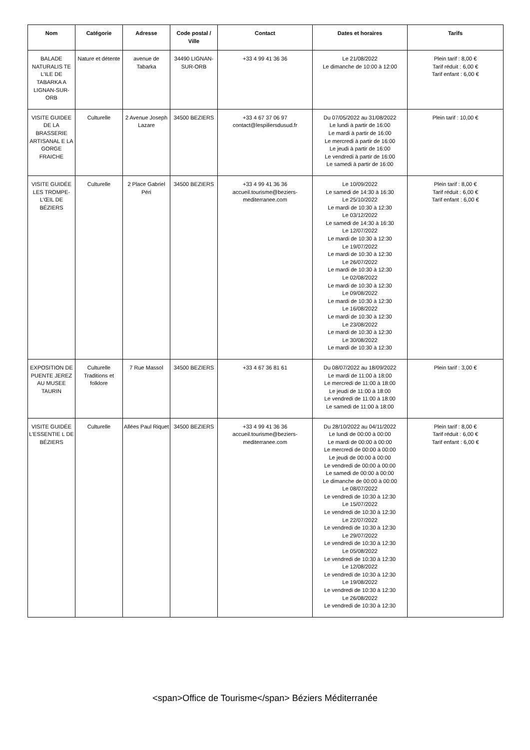| Nom | Catégorie | Adresse | Code postal / Ville | Contact | Dates et horaires | Tarifs |
| --- | --- | --- | --- | --- | --- | --- |
| BALADE NATURALIS TE L'ILE DE TABARKA A LIGNAN-SUR-ORB | Nature et détente | avenue de Tabarka | 34490 LIGNAN-SUR-ORB | +33 4 99 41 36 36 | Le 21/08/2022 Le dimanche de 10:00 à 12:00 | Plein tarif : 8,00 € Tarif réduit : 6,00 € Tarif enfant : 6,00 € |
| VISITE GUIDEE DE LA BRASSERIE ARTISANAL E LA GORGE FRAICHE | Culturelle | 2 Avenue Joseph Lazare | 34500 BEZIERS | +33 4 67 37 06 97 contact@lespiliersdusud.fr | Du 07/05/2022 au 31/08/2022 Le lundi à partir de 16:00 Le mardi à partir de 16:00 Le mercredi à partir de 16:00 Le jeudi à partir de 16:00 Le vendredi à partir de 16:00 Le samedi à partir de 16:00 | Plein tarif : 10,00 € |
| VISITE GUIDÉE LES TROMPE-L’ŒIL DE BÉZIERS | Culturelle | 2 Place Gabriel Péri | 34500 BEZIERS | +33 4 99 41 36 36 accueil.tourisme@beziers-mediterranee.com | Le 10/09/2022 Le samedi de 14:30 à 16:30 Le 25/10/2022 Le mardi de 10:30 à 12:30 Le 03/12/2022 Le samedi de 14:30 à 16:30 Le 12/07/2022 Le mardi de 10:30 à 12:30 Le 19/07/2022 Le mardi de 10:30 à 12:30 Le 26/07/2022 Le mardi de 10:30 à 12:30 Le 02/08/2022 Le mardi de 10:30 à 12:30 Le 09/08/2022 Le mardi de 10:30 à 12:30 Le 16/08/2022 Le mardi de 10:30 à 12:30 Le 23/08/2022 Le mardi de 10:30 à 12:30 Le 30/08/2022 Le mardi de 10:30 à 12:30 | Plein tarif : 8,00 € Tarif réduit : 6,00 € Tarif enfant : 6,00 € |
| EXPOSITION DE PUENTE JEREZ AU MUSEE TAURIN | Culturelle Traditions et folklore | 7 Rue Massol | 34500 BEZIERS | +33 4 67 36 81 61 | Du 08/07/2022 au 18/09/2022 Le mardi de 11:00 à 18:00 Le mercredi de 11:00 à 18:00 Le jeudi de 11:00 à 18:00 Le vendredi de 11:00 à 18:00 Le samedi de 11:00 à 18:00 | Plein tarif : 3,00 € |
| VISITE GUIDÉE L'ESSENTIE L DE BÉZIERS | Culturelle | Allées Paul Riquet | 34500 BEZIERS | +33 4 99 41 36 36 accueil.tourisme@beziers-mediterranee.com | Du 28/10/2022 au 04/11/2022 Le lundi de 00:00 à 00:00 Le mardi de 00:00 à 00:00 Le mercredi de 00:00 à 00:00 Le jeudi de 00:00 à 00:00 Le vendredi de 00:00 à 00:00 Le samedi de 00:00 à 00:00 Le dimanche de 00:00 à 00:00 Le 08/07/2022 Le vendredi de 10:30 à 12:30 Le 15/07/2022 Le vendredi de 10:30 à 12:30 Le 22/07/2022 Le vendredi de 10:30 à 12:30 Le 29/07/2022 Le vendredi de 10:30 à 12:30 Le 05/08/2022 Le vendredi de 10:30 à 12:30 Le 12/08/2022 Le vendredi de 10:30 à 12:30 Le 19/08/2022 Le vendredi de 10:30 à 12:30 Le 26/08/2022 Le vendredi de 10:30 à 12:30 | Plein tarif : 8,00 € Tarif réduit : 6,00 € Tarif enfant : 6,00 € |
<span>Office de Tourisme</span> Béziers Méditerranée